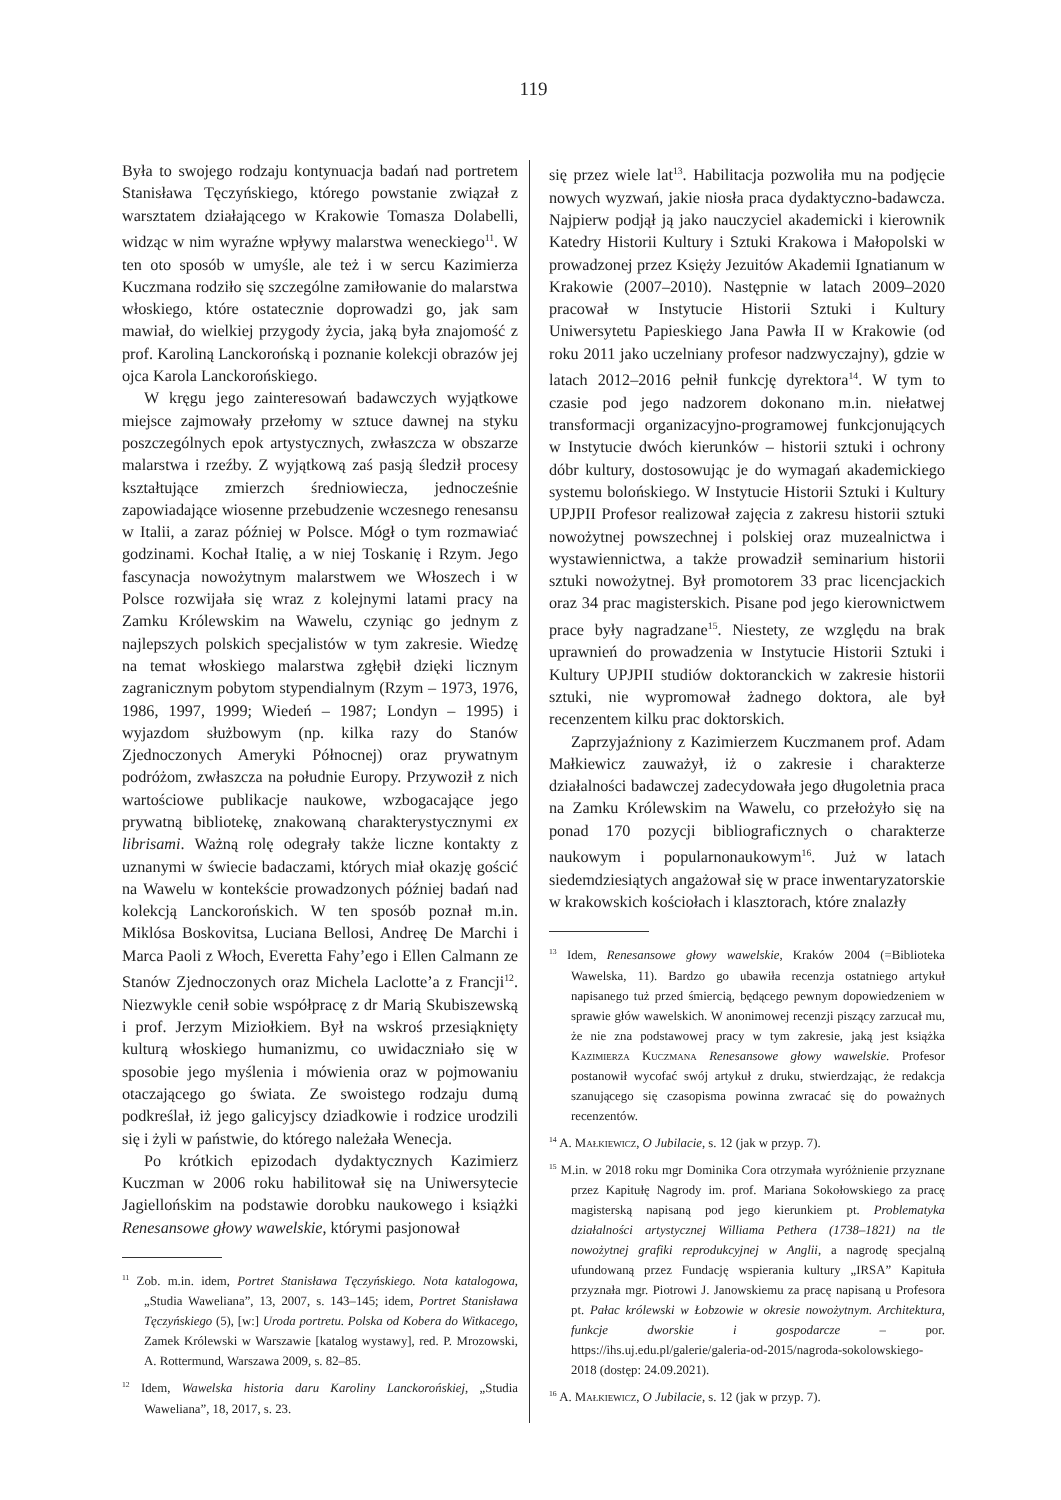119
Była to swojego rodzaju kontynuacja badań nad portretem Stanisława Tęczyńskiego, którego powstanie związał z warsztatem działającego w Krakowie Tomasza Dolabelli, widząc w nim wyraźne wpływy malarstwa weneckiego<sup>11</sup>. W ten oto sposób w umyśle, ale też i w sercu Kazimierza Kuczmana rodziło się szczególne zamiłowanie do malarstwa włoskiego, które ostatecznie doprowadzi go, jak sam mawiał, do wielkiej przygody życia, jaką była znajomość z prof. Karoliną Lanckorońską i poznanie kolekcji obrazów jej ojca Karola Lanckorońskiego.
W kręgu jego zainteresowań badawczych wyjątkowe miejsce zajmowały przełomy w sztuce dawnej na styku poszczególnych epok artystycznych, zwłaszcza w obszarze malarstwa i rzeźby. Z wyjątkową zaś pasją śledził procesy kształtujące zmierzch średniowiecza, jednocześnie zapowiadające wiosenne przebudzenie wczesnego renesansu w Italii, a zaraz później w Polsce. Mógł o tym rozmawiać godzinami. Kochał Italię, a w niej Toskanię i Rzym. Jego fascynacja nowożytnym malarstwem we Włoszech i w Polsce rozwijała się wraz z kolejnymi latami pracy na Zamku Królewskim na Wawelu, czyniąc go jednym z najlepszych polskich specjalistów w tym zakresie. Wiedzę na temat włoskiego malarstwa zgłębił dzięki licznym zagranicznym pobytom stypendialnym (Rzym – 1973, 1976, 1986, 1997, 1999; Wiedeń – 1987; Londyn – 1995) i wyjazdom służbowym (np. kilka razy do Stanów Zjednoczonych Ameryki Północnej) oraz prywatnym podróżom, zwłaszcza na południe Europy. Przywoził z nich wartościowe publikacje naukowe, wzbogacające jego prywatną bibliotekę, znakowaną charakterystycznymi ex librisami. Ważną rolę odegrały także liczne kontakty z uznanymi w świecie badaczami, których miał okazję gościć na Wawelu w kontekście prowadzonych później badań nad kolekcją Lanckorońskich. W ten sposób poznał m.in. Miklósa Boskovitsa, Luciana Bellosi, Andreę De Marchi i Marca Paoli z Włoch, Everetta Fahy’ego i Ellen Calmann ze Stanów Zjednoczonych oraz Michela Laclotte’a z Francji<sup>12</sup>. Niezwykle cenił sobie współpracę z dr Marią Skubiszewską i prof. Jerzym Miziołkiem. Był na wskroś przesiąknięty kulturą włoskiego humanizmu, co uwidaczniało się w sposobie jego myślenia i mówienia oraz w pojmowaniu otaczającego go świata. Ze swoistego rodzaju dumą podkreślał, iż jego galicyjscy dziadkowie i rodzice urodzili się i żyli w państwie, do którego należała Wenecja.
Po krótkich epizodach dydaktycznych Kazimierz Kuczman w 2006 roku habilitował się na Uniwersytecie Jagiellońskim na podstawie dorobku naukowego i książki Renesansowe głowy wawelskie, którymi pasjonował
<sup>11</sup> Zob. m.in. idem, Portret Stanisława Tęczyńskiego. Nota katalogowa, „Studia Waweliana”, 13, 2007, s. 143–145; idem, Portret Stanisława Tęczyńskiego (5), [w:] Uroda portretu. Polska od Kobera do Witkacego, Zamek Królewski w Warszawie [katalog wystawy], red. P. Mrozowski, A. Rottermund, Warszawa 2009, s. 82–85.
<sup>12</sup> Idem, Wawelska historia daru Karoliny Lanckorońskiej, „Studia Waweliana”, 18, 2017, s. 23.
się przez wiele lat<sup>13</sup>. Habilitacja pozwoliła mu na podjęcie nowych wyzwań, jakie niosła praca dydaktyczno-badawcza. Najpierw podjął ją jako nauczyciel akademicki i kierownik Katedry Historii Kultury i Sztuki Krakowa i Małopolski w prowadzonej przez Księży Jezuitów Akademii Ignatianum w Krakowie (2007–2010). Następnie w latach 2009–2020 pracował w Instytucie Historii Sztuki i Kultury Uniwersytetu Papieskiego Jana Pawła II w Krakowie (od roku 2011 jako uczelniany profesor nadzwyczajny), gdzie w latach 2012–2016 pełnił funkcję dyrektora<sup>14</sup>. W tym to czasie pod jego nadzorem dokonano m.in. niełatwej transformacji organizacyjno-programowej funkcjonujących w Instytucie dwóch kierunków – historii sztuki i ochrony dóbr kultury, dostosowując je do wymagań akademickiego systemu bolońskiego. W Instytucie Historii Sztuki i Kultury UPJPII Profesor realizował zajęcia z zakresu historii sztuki nowożytnej powszechnej i polskiej oraz muzealnictwa i wystawiennictwa, a także prowadził seminarium historii sztuki nowożytnej. Był promotorem 33 prac licencjackich oraz 34 prac magisterskich. Pisane pod jego kierownictwem prace były nagradzane<sup>15</sup>. Niestety, ze względu na brak uprawnień do prowadzenia w Instytucie Historii Sztuki i Kultury UPJPII studiów doktoranckich w zakresie historii sztuki, nie wypromował żadnego doktora, ale był recenzentem kilku prac doktorskich.
Zaprzyjaźniony z Kazimierzem Kuczmanem prof. Adam Małkiewicz zauważył, iż o zakresie i charakterze działalności badawczej zadecydowała jego długoletnia praca na Zamku Królewskim na Wawelu, co przełożyło się na ponad 170 pozycji bibliograficznych o charakterze naukowym i popularnonaukowym<sup>16</sup>. Już w latach siedemdziesiątych angażował się w prace inwentaryzatorskie w krakowskich kościołach i klasztorach, które znalazły
<sup>13</sup> Idem, Renesansowe głowy wawelskie, Kraków 2004 (=Biblioteka Wawelska, 11). Bardzo go ubawiła recenzja ostatniego artykuł napisanego tuż przed śmiercią, będącego pewnym dopowiedzeniem w sprawie głów wawelskich. W anonimowej recenzji piszący zarzucał mu, że nie zna podstawowej pracy w tym zakresie, jaką jest książka Kazimierza Kuczmana Renesansowe głowy wawelskie. Profesor postanowił wycofać swój artykuł z druku, stwierdzając, że redakcja szanującego się czasopisma powinna zwracać się do poważnych recenzentów.
<sup>14</sup> A. Małkiewicz, O Jubilacie, s. 12 (jak w przyp. 7).
<sup>15</sup> M.in. w 2018 roku mgr Dominika Cora otrzymała wyróżnienie przyznane przez Kapitułę Nagrody im. prof. Mariana Sokołowskiego za pracę magisterską napisaną pod jego kierunkiem pt. Problematyka działalności artystycznej Williama Pethera (1738–1821) na tle nowożytnej grafiki reprodukcyjnej w Anglii, a nagrodę specjalną ufundowaną przez Fundację wspierania kultury „IRSA” Kapituła przyznała mgr. Piotrowi J. Janowskiemu za pracę napisaną u Profesora pt. Pałac królewski w Łobzowie w okresie nowożytnym. Architektura, funkcje dworskie i gospodarcze – por. https://ihs.uj.edu.pl/galerie/galeria-od-2015/nagroda-sokolowskiego-2018 (dostęp: 24.09.2021).
<sup>16</sup> A. Małkiewicz, O Jubilacie, s. 12 (jak w przyp. 7).